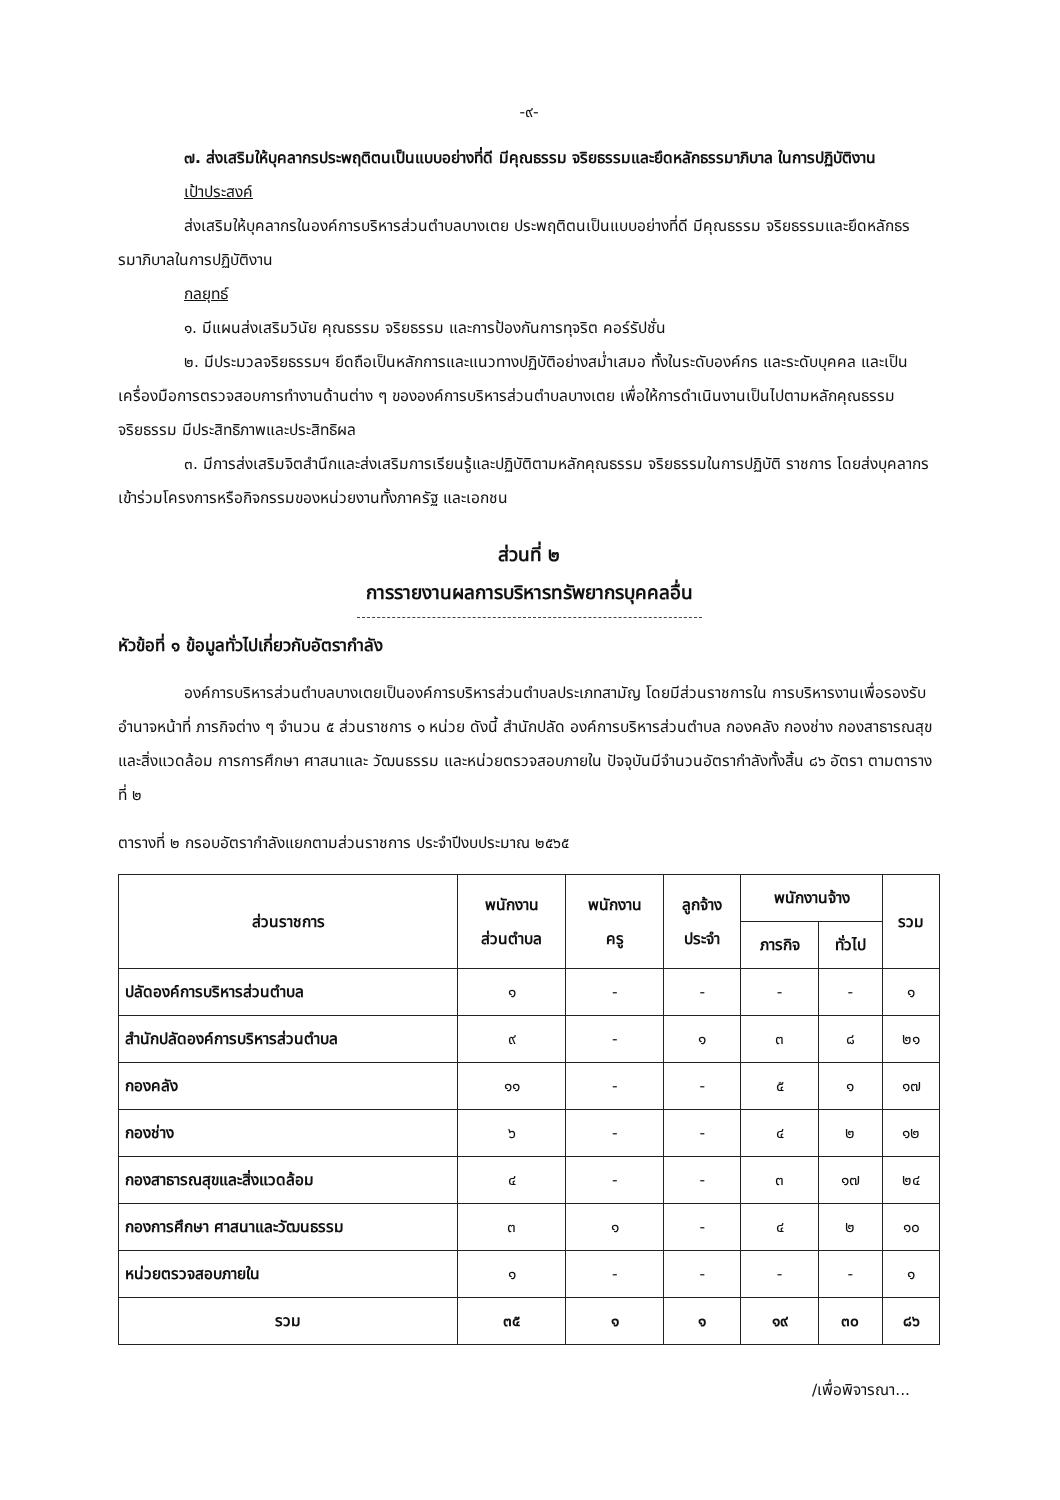-๙-
๗. ส่งเสริมให้บุคลากรประพฤติตนเป็นแบบอย่างที่ดี มีคุณธรรม จริยธรรมและยึดหลักธรรมาภิบาล ในการปฏิบัติงาน
เป้าประสงค์
ส่งเสริมให้บุคลากรในองค์การบริหารส่วนตำบลบางเตย ประพฤติตนเป็นแบบอย่างที่ดี มีคุณธรรม จริยธรรมและยึดหลักธรรมาภิบาลในการปฏิบัติงาน
กลยุทธ์
๑. มีแผนส่งเสริมวินัย คุณธรรม จริยธรรม และการป้องกันการทุจริต คอร์รัปชั่น
๒. มีประมวลจริยธรรมฯ ยึดถือเป็นหลักการและแนวทางปฏิบัติอย่างสม่ำเสมอ ทั้งในระดับองค์กร และระดับบุคคล และเป็นเครื่องมือการตรวจสอบการทำงานด้านต่าง ๆ ขององค์การบริหารส่วนตำบลบางเตย เพื่อให้การดำเนินงานเป็นไปตามหลักคุณธรรม จริยธรรม มีประสิทธิภาพและประสิทธิผล
๓. มีการส่งเสริมจิตสำนึกและส่งเสริมการเรียนรู้และปฏิบัติตามหลักคุณธรรม จริยธรรมในการปฏิบัติ ราชการ โดยส่งบุคลากรเข้าร่วมโครงการหรือกิจกรรมของหน่วยงานทั้งภาครัฐ และเอกชน
ส่วนที่ ๒
การรายงานผลการบริหารทรัพยากรบุคคลอื่น
หัวข้อที่ ๑ ข้อมูลทั่วไปเกี่ยวกับอัตรากำลัง
องค์การบริหารส่วนตำบลบางเตยเป็นองค์การบริหารส่วนตำบลประเภทสามัญ โดยมีส่วนราชการใน การบริหารงานเพื่อรองรับอำนาจหน้าที่ ภารกิจต่าง ๆ จำนวน ๕ ส่วนราชการ ๑ หน่วย ดังนี้ สำนักปลัด องค์การบริหารส่วนตำบล กองคลัง กองช่าง กองสาธารณสุขและสิ่งแวดล้อม การการศึกษา ศาสนาและ วัฒนธรรม และหน่วยตรวจสอบภายใน ปัจจุบันมีจำนวนอัตรากำลังทั้งสิ้น ๘๖ อัตรา ตามตารางที่ ๒
ตารางที่ ๒ กรอบอัตรากำลังแยกตามส่วนราชการ ประจำปีงบประมาณ ๒๕๖๕
| ส่วนราชการ | พนักงาน ส่วนตำบล | พนักงาน ครู | ลูกจ้าง ประจำ | พนักงานจ้าง | | รวม |
| --- | --- | --- | --- | --- | --- | --- |
| | | | | ภารกิจ | ทั่วไป | |
| ปลัดองค์การบริหารส่วนตำบล | ๑ | - | - | - | - | ๑ |
| สำนักปลัดองค์การบริหารส่วนตำบล | ๙ | - | ๑ | ๓ | ๘ | ๒๑ |
| กองคลัง | ๑๑ | - | - | ๕ | ๑ | ๑๗ |
| กองช่าง | ๖ | - | - | ๔ | ๒ | ๑๒ |
| กองสาธารณสุขและสิ่งแวดล้อม | ๔ | - | - | ๓ | ๑๗ | ๒๔ |
| กองการศึกษา ศาสนาและวัฒนธรรม | ๓ | ๑ | - | ๔ | ๒ | ๑๐ |
| หน่วยตรวจสอบภายใน | ๑ | - | - | - | - | ๑ |
| รวม | ๓๕ | ๑ | ๑ | ๑๙ | ๓๐ | ๘๖ |
/เพื่อพิจารณา...